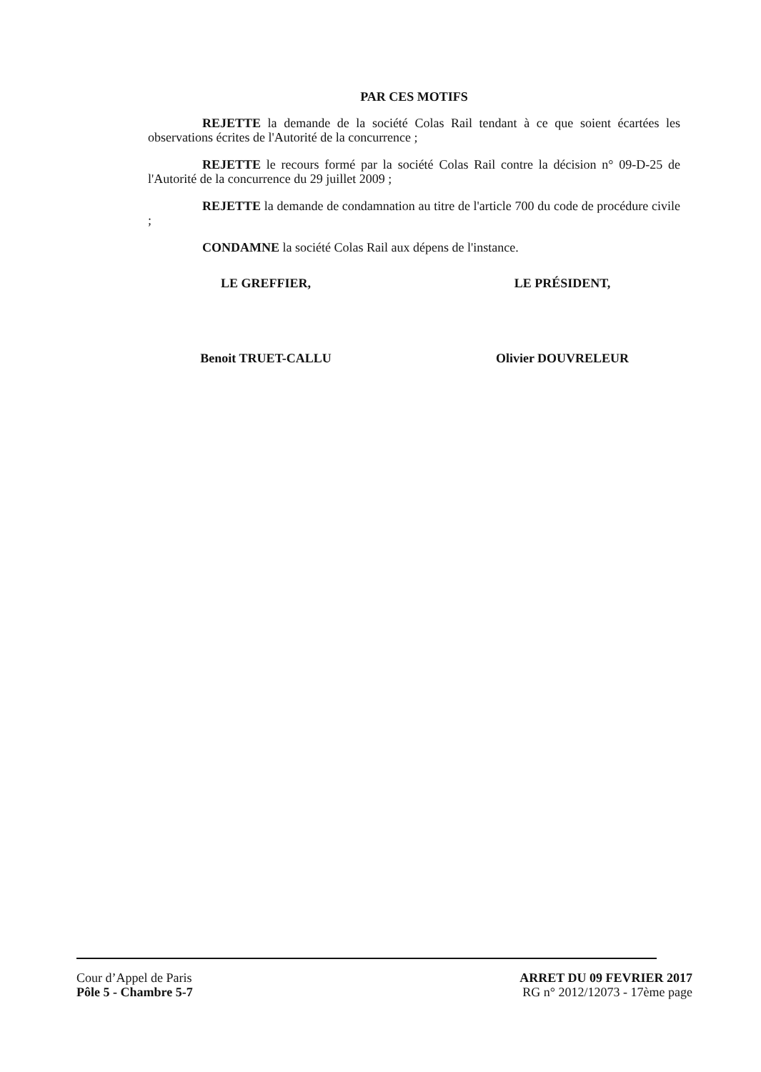PAR CES MOTIFS
REJETTE la demande de la société Colas Rail tendant à ce que soient écartées les observations écrites de l'Autorité de la concurrence ;
REJETTE le recours formé par la société Colas Rail contre la décision n° 09-D-25 de l'Autorité de la concurrence du 29 juillet 2009 ;
REJETTE la demande de condamnation au titre de l'article 700 du code de procédure civile ;
CONDAMNE la société Colas Rail aux dépens de l'instance.
LE GREFFIER,
Benoit TRUET-CALLU
LE PRÉSIDENT,
Olivier DOUVRELEUR
Cour d’Appel de Paris
Pôle 5 - Chambre 5-7
ARRET DU 09 FEVRIER 2017
RG n° 2012/12073 - 17ème page